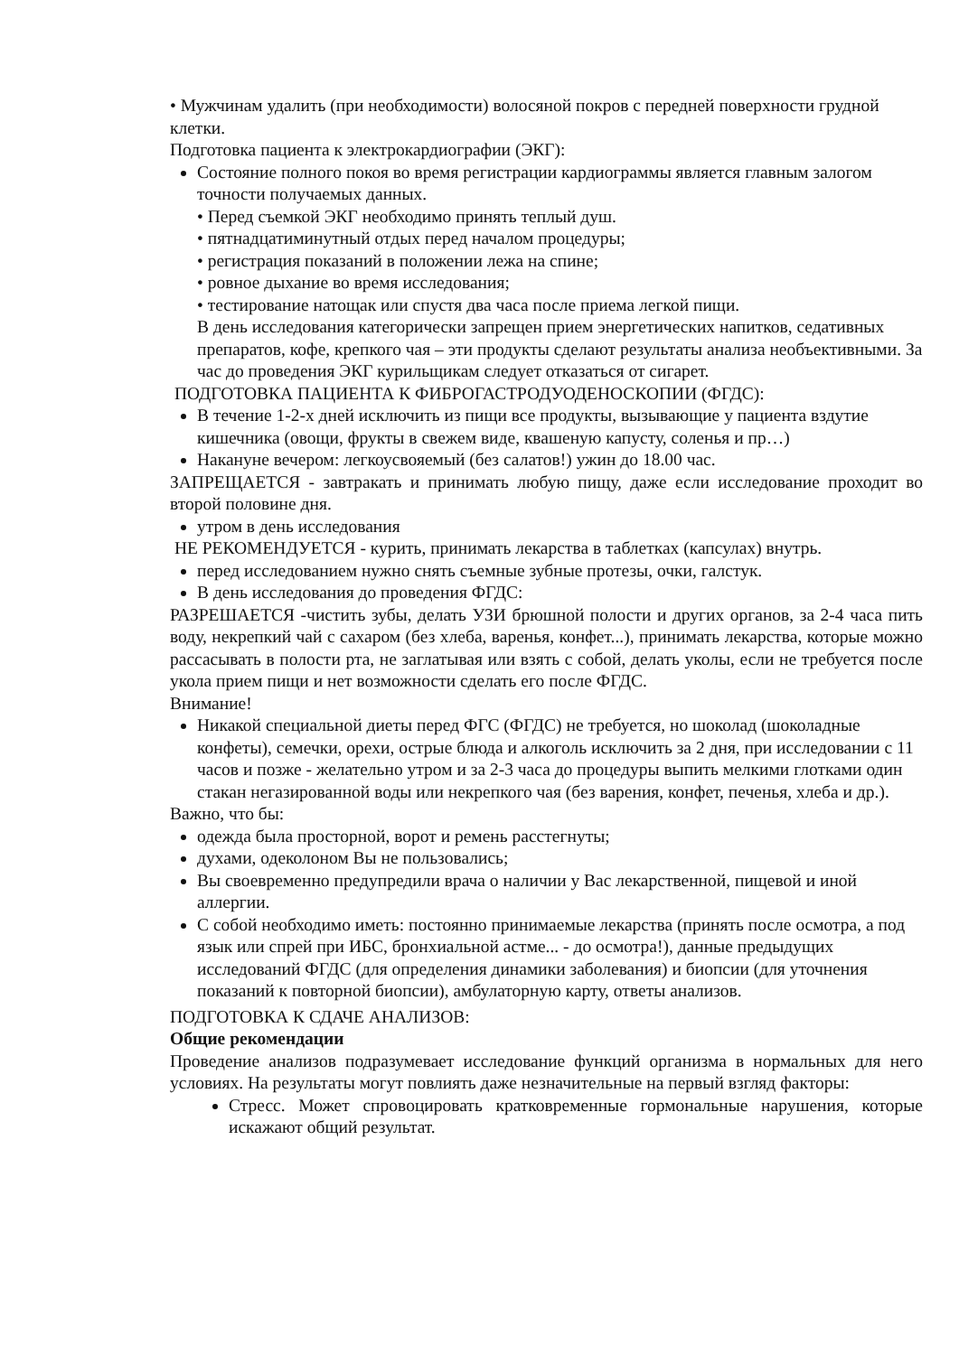• Мужчинам удалить (при необходимости) волосяной покров с передней поверхности грудной клетки.
Подготовка пациента к электрокардиографии (ЭКГ):
Состояние полного покоя во время регистрации кардиограммы является главным залогом точности получаемых данных.
• Перед съемкой ЭКГ необходимо принять теплый душ.
• пятнадцатиминутный отдых перед началом процедуры;
• регистрация показаний в положении лежа на спине;
• ровное дыхание во время исследования;
• тестирование натощак или спустя два часа после приема легкой пищи.
В день исследования категорически запрещен прием энергетических напитков, седативных препаратов, кофе, крепкого чая – эти продукты сделают результаты анализа необъективными. За час до проведения ЭКГ курильщикам следует отказаться от сигарет.
ПОДГОТОВКА ПАЦИЕНТА К ФИБРОГАСТРОДУОДЕНОСКОПИИ (ФГДС):
В течение 1-2-х дней исключить из пищи все продукты, вызывающие у пациента вздутие кишечника (овощи, фрукты в свежем виде, квашеную капусту, соленья и пр…)
Накануне вечером: легкоусвояемый (без салатов!) ужин до 18.00 час.
ЗАПРЕЩАЕТСЯ - завтракать и принимать любую пищу, даже если исследование проходит во второй половине дня.
утром в день исследования
НЕ РЕКОМЕНДУЕТСЯ - курить, принимать лекарства в таблетках (капсулах) внутрь.
перед исследованием нужно снять съемные зубные протезы, очки, галстук.
В день исследования до проведения ФГДС:
РАЗРЕШАЕТСЯ -чистить зубы, делать УЗИ брюшной полости и других органов, за 2-4 часа пить воду, некрепкий чай с сахаром (без хлеба, варенья, конфет...), принимать лекарства, которые можно рассасывать в полости рта, не заглатывая или взять с собой, делать уколы, если не требуется после укола прием пищи и нет возможности сделать его после ФГДС.
Внимание!
Никакой специальной диеты перед ФГС (ФГДС) не требуется, но шоколад (шоколадные конфеты), семечки, орехи, острые блюда и алкоголь исключить за 2 дня, при исследовании с 11 часов и позже - желательно утром и за 2-3 часа до процедуры выпить мелкими глотками один стакан негазированной воды или некрепкого чая (без варения, конфет, печенья, хлеба и др.).
Важно, что бы:
одежда была просторной, ворот и ремень расстегнуты;
духами, одеколоном Вы не пользовались;
Вы своевременно предупредили врача о наличии у Вас лекарственной, пищевой и иной аллергии.
С собой необходимо иметь: постоянно принимаемые лекарства (принять после осмотра, а под язык или спрей при ИБС, бронхиальной астме... - до осмотра!), данные предыдущих исследований ФГДС (для определения динамики заболевания) и биопсии (для уточнения показаний к повторной биопсии), амбулаторную карту, ответы анализов.
ПОДГОТОВКА К СДАЧЕ АНАЛИЗОВ:
Общие рекомендации
Проведение анализов подразумевает исследование функций организма в нормальных для него условиях. На результаты могут повлиять даже незначительные на первый взгляд факторы:
Стресс. Может спровоцировать кратковременные гормональные нарушения, которые искажают общий результат.